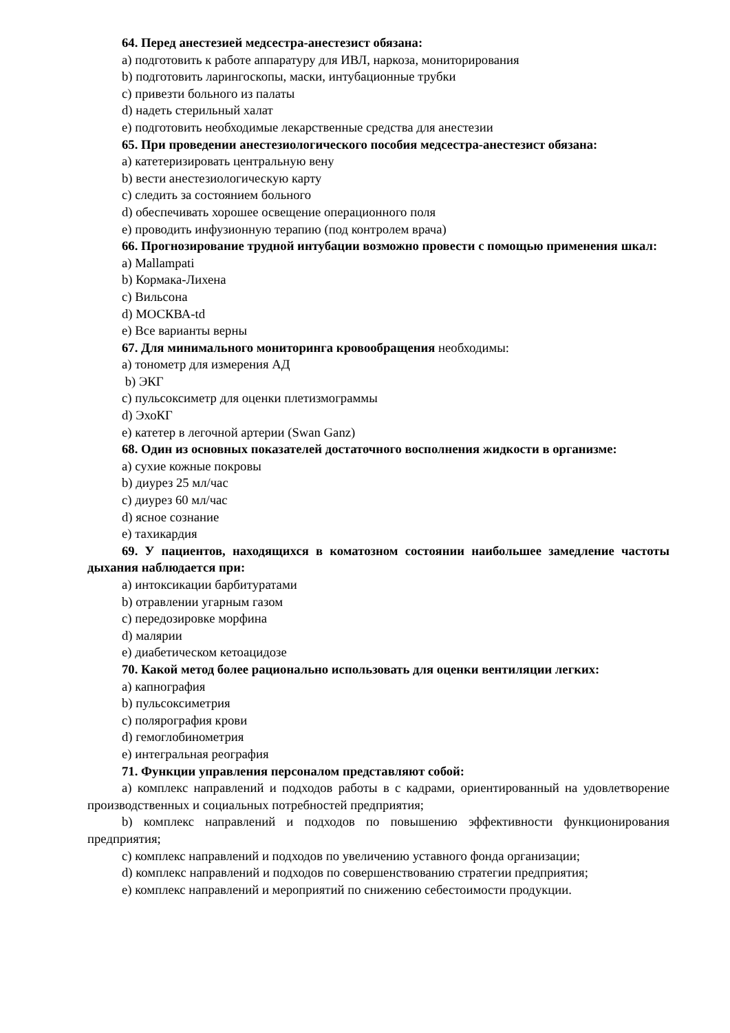64. Перед анестезией медсестра-анестезист обязана:
а) подготовить к работе аппаратуру для ИВЛ, наркоза, мониторирования
b) подготовить ларингоскопы, маски, интубационные трубки
c) привезти больного из палаты
d) надеть стерильный халат
e) подготовить необходимые лекарственные средства для анестезии
65. При проведении анестезиологического пособия медсестра-анестезист обязана:
а) катетеризировать центральную вену
b) вести анестезиологическую карту
c) следить за состоянием больного
d) обеспечивать хорошее освещение операционного поля
e) проводить инфузионную терапию (под контролем врача)
66. Прогнозирование трудной интубации возможно провести с помощью применения шкал:
а) Mallampati
b) Кормака-Лихена
c) Вильсона
d) МОСКВА-td
e) Все варианты верны
67. Для минимального мониторинга кровообращения необходимы:
а) тонометр для измерения АД
b) ЭКГ
c) пульсоксиметр для оценки плетизмограммы
d) ЭхоКГ
e) катетер в легочной артерии (Swan Ganz)
68. Один из основных показателей достаточного восполнения жидкости в организме:
а) сухие кожные покровы
b) диурез 25 мл/час
c) диурез 60 мл/час
d) ясное сознание
e) тахикардия
69. У пациентов, находящихся в коматозном состоянии наибольшее замедление частоты дыхания наблюдается при:
а) интоксикации барбитуратами
b) отравлении угарным газом
c) передозировке морфина
d) малярии
e) диабетическом кетоацидозе
70. Какой метод более рационально использовать для оценки вентиляции легких:
а) капнография
b) пульсоксиметрия
c) полярография крови
d) гемоглобинометрия
e) интегральная реография
71. Функции управления персоналом представляют собой:
а) комплекс направлений и подходов работы в с кадрами, ориентированный на удовлетворение производственных и социальных потребностей предприятия;
b) комплекс направлений и подходов по повышению эффективности функционирования предприятия;
c) комплекс направлений и подходов по увеличению уставного фонда организации;
d) комплекс направлений и подходов по совершенствованию стратегии предприятия;
e) комплекс направлений и мероприятий по снижению себестоимости продукции.